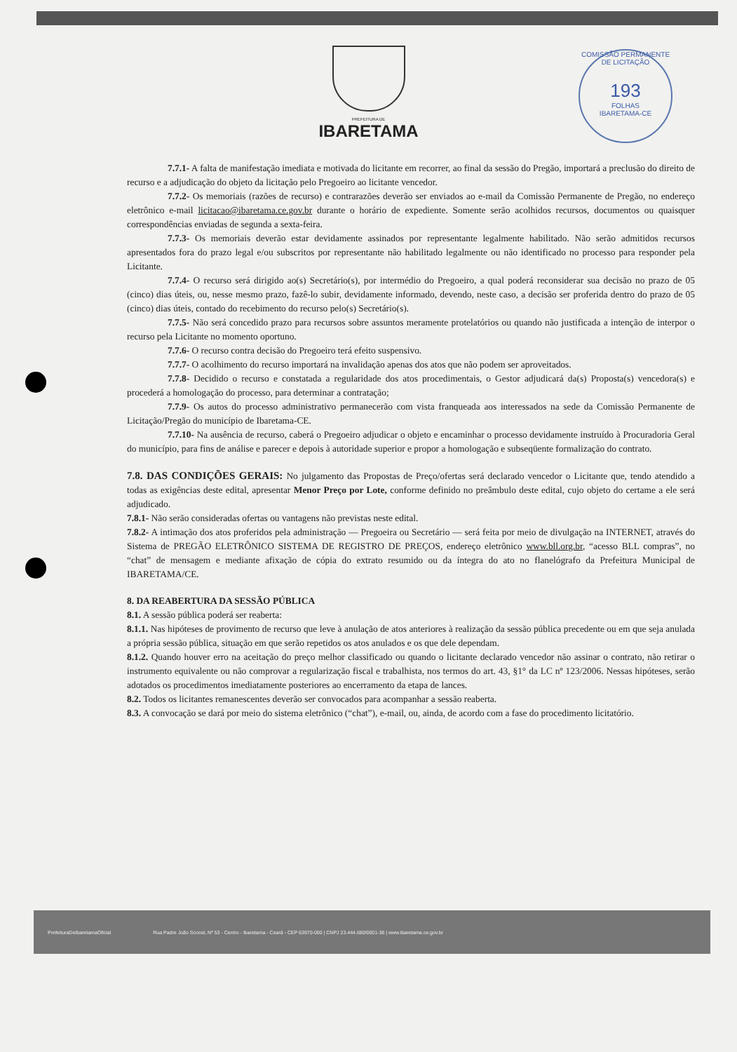COMISSÃO PERMANENTE DE LICITAÇÃO
193
FOLHAS
IBARETAMA-CE
PREFEITURA DE
IBARETAMA
7.7.1- A falta de manifestação imediata e motivada do licitante em recorrer, ao final da sessão do Pregão, importará a preclusão do direito de recurso e a adjudicação do objeto da licitação pelo Pregoeiro ao licitante vencedor.
7.7.2- Os memoriais (razões de recurso) e contrarazões deverão ser enviados ao e-mail da Comissão Permanente de Pregão, no endereço eletrônico e-mail licitacao@ibaretama.ce.gov.br durante o horário de expediente. Somente serão acolhidos recursos, documentos ou quaisquer correspondências enviadas de segunda a sexta-feira.
7.7.3- Os memoriais deverão estar devidamente assinados por representante legalmente habilitado. Não serão admitidos recursos apresentados fora do prazo legal e/ou subscritos por representante não habilitado legalmente ou não identificado no processo para responder pela Licitante.
7.7.4- O recurso será dirigido ao(s) Secretário(s), por intermédio do Pregoeiro, a qual poderá reconsiderar sua decisão no prazo de 05 (cinco) dias úteis, ou, nesse mesmo prazo, fazê-lo subir, devidamente informado, devendo, neste caso, a decisão ser proferida dentro do prazo de 05 (cinco) dias úteis, contado do recebimento do recurso pelo(s) Secretário(s).
7.7.5- Não será concedido prazo para recursos sobre assuntos meramente protelatórios ou quando não justificada a intenção de interpor o recurso pela Licitante no momento oportuno.
7.7.6- O recurso contra decisão do Pregoeiro terá efeito suspensivo.
7.7.7- O acolhimento do recurso importará na invalidação apenas dos atos que não podem ser aproveitados.
7.7.8- Decidido o recurso e constatada a regularidade dos atos procedimentais, o Gestor adjudicará da(s) Proposta(s) vencedora(s) e procederá a homologação do processo, para determinar a contratação;
7.7.9- Os autos do processo administrativo permanecerão com vista franqueada aos interessados na sede da Comissão Permanente de Licitação/Pregão do município de Ibaretama-CE.
7.7.10- Na ausência de recurso, caberá o Pregoeiro adjudicar o objeto e encaminhar o processo devidamente instruído à Procuradoria Geral do município, para fins de análise e parecer e depois à autoridade superior e propor a homologação e subseqüente formalização do contrato.
7.8. DAS CONDIÇÕES GERAIS: No julgamento das Propostas de Preço/ofertas será declarado vencedor o Licitante que, tendo atendido a todas as exigências deste edital, apresentar Menor Preço por Lote, conforme definido no preâmbulo deste edital, cujo objeto do certame a ele será adjudicado.
7.8.1- Não serão consideradas ofertas ou vantagens não previstas neste edital.
7.8.2- A intimação dos atos proferidos pela administração — Pregoeira ou Secretário — será feita por meio de divulgação na INTERNET, através do Sistema de PREGÃO ELETRÔNICO SISTEMA DE REGISTRO DE PREÇOS, endereço eletrônico www.bll.org.br, “acesso BLL compras”, no “chat” de mensagem e mediante afixação de cópia do extrato resumido ou da íntegra do ato no flanelógrafo da Prefeitura Municipal de IBARETAMA/CE.
8. DA REABERTURA DA SESSÃO PÚBLICA
8.1. A sessão pública poderá ser reaberta:
8.1.1. Nas hipóteses de provimento de recurso que leve à anulação de atos anteriores à realização da sessão pública precedente ou em que seja anulada a própria sessão pública, situação em que serão repetidos os atos anulados e os que dele dependam.
8.1.2. Quando houver erro na aceitação do preço melhor classificado ou quando o licitante declarado vencedor não assinar o contrato, não retirar o instrumento equivalente ou não comprovar a regularização fiscal e trabalhista, nos termos do art. 43, §1° da LC nº 123/2006. Nessas hipóteses, serão adotados os procedimentos imediatamente posteriores ao encerramento da etapa de lances.
8.2. Todos os licitantes remanescentes deverão ser convocados para acompanhar a sessão reaberta.
8.3. A convocação se dará por meio do sistema eletrônico (“chat”), e-mail, ou, ainda, de acordo com a fase do procedimento licitatório.
PrefeituraDeIbaretamaOficial Rua Padre João Scoost, Nº 53 - Centro - Ibaretama - Ceará - CEP 63970-000 | CNPJ 23.444.680/0001-38 | www.ibaretama.ce.gov.br